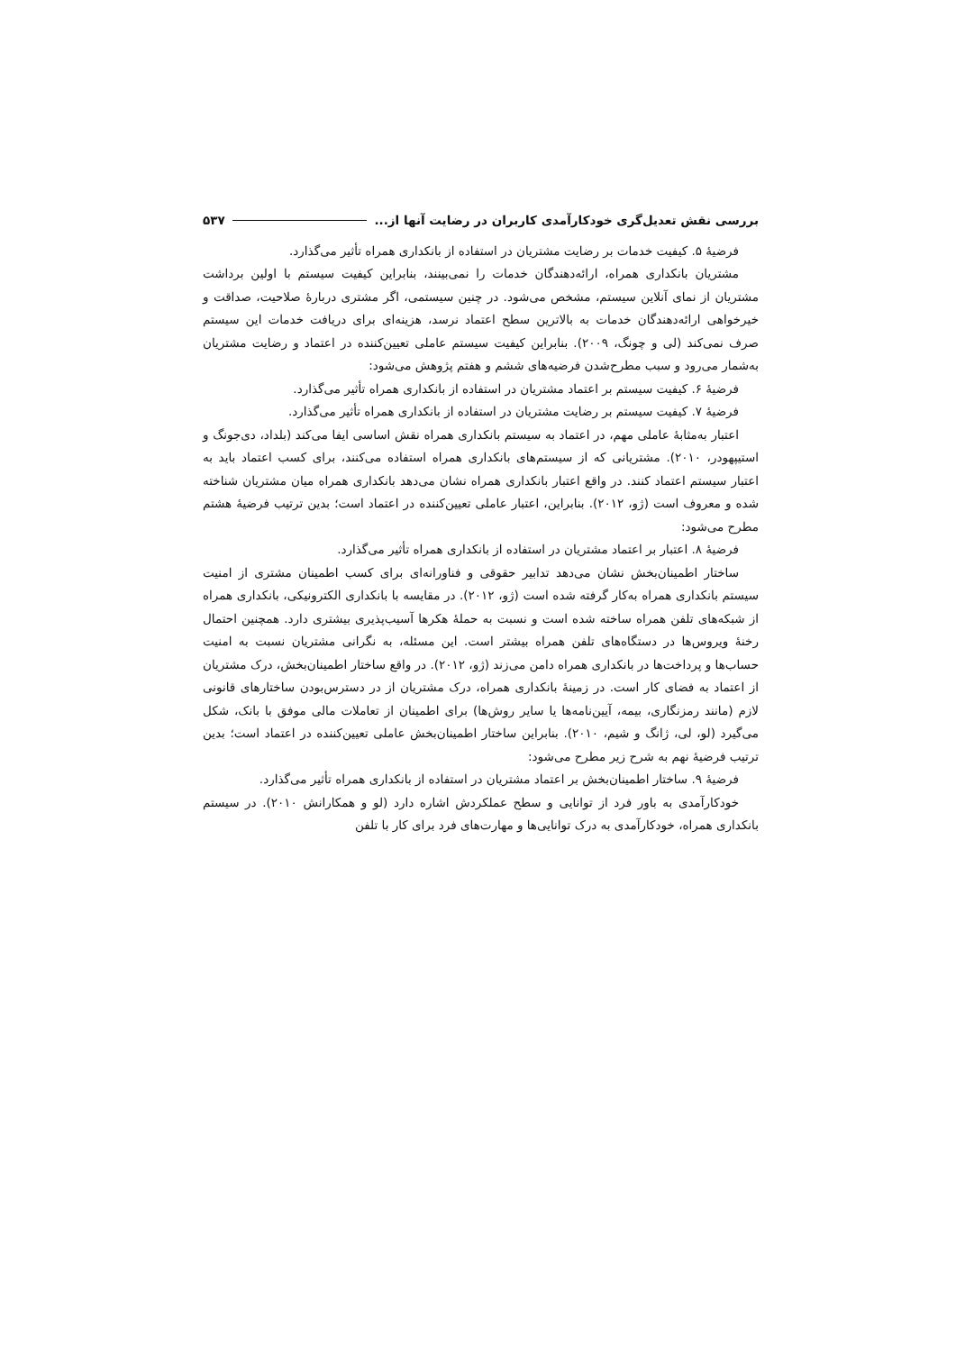بررسی نقش تعدیل‌گری خودکارآمدی کاربران در رضایت آنها از... ۵۳۷
فرضیهٔ ۵. کیفیت خدمات بر رضایت مشتریان در استفاده از بانکداری همراه تأثیر می‌گذارد.
مشتریان بانکداری همراه، ارائه‌دهندگان خدمات را نمی‌بینند، بنابراین کیفیت سیستم با اولین برداشت مشتریان از نمای آنلاین سیستم، مشخص می‌شود. در چنین سیستمی، اگر مشتری دربارهٔ صلاحیت، صداقت و خیرخواهی ارائه‌دهندگان خدمات به بالاترین سطح اعتماد نرسد، هزینه‌ای برای دریافت خدمات این سیستم صرف نمی‌کند (لی و چونگ، ۲۰۰۹). بنابراین کیفیت سیستم عاملی تعیین‌کننده در اعتماد و رضایت مشتریان به‌شمار می‌رود و سبب مطرح‌شدن فرضیه‌های ششم و هفتم پژوهش می‌شود:
فرضیهٔ ۶. کیفیت سیستم بر اعتماد مشتریان در استفاده از بانکداری همراه تأثیر می‌گذارد.
فرضیهٔ ۷. کیفیت سیستم بر رضایت مشتریان در استفاده از بانکداری همراه تأثیر می‌گذارد.
اعتبار به‌مثابهٔ عاملی مهم، در اعتماد به سیستم بانکداری همراه نقش اساسی ایفا می‌کند (بلداد، دی‌جونگ و استیپهودر، ۲۰۱۰). مشتریانی که از سیستم‌های بانکداری همراه استفاده می‌کنند، برای کسب اعتماد باید به اعتبار سیستم اعتماد کنند. در واقع اعتبار بانکداری همراه نشان می‌دهد بانکداری همراه میان مشتریان شناخته شده و معروف است (ژو، ۲۰۱۲). بنابراین، اعتبار عاملی تعیین‌کننده در اعتماد است؛ بدین ترتیب فرضیهٔ هشتم مطرح می‌شود:
فرضیهٔ ۸. اعتبار بر اعتماد مشتریان در استفاده از بانکداری همراه تأثیر می‌گذارد.
ساختار اطمینان‌بخش نشان می‌دهد تدابیر حقوقی و فناورانه‌ای برای کسب اطمینان مشتری از امنیت سیستم بانکداری همراه به‌کار گرفته شده است (ژو، ۲۰۱۲). در مقایسه با بانکداری الکترونیکی، بانکداری همراه از شبکه‌های تلفن همراه ساخته شده است و نسبت به حملهٔ هکرها آسیب‌پذیری بیشتری دارد. همچنین احتمال رخنهٔ ویروس‌ها در دستگاه‌های تلفن همراه بیشتر است. این مسئله، به نگرانی مشتریان نسبت به امنیت حساب‌ها و پرداخت‌ها در بانکداری همراه دامن می‌زند (ژو، ۲۰۱۲). در واقع ساختار اطمینان‌بخش، درک مشتریان از اعتماد به فضای کار است. در زمینهٔ بانکداری همراه، درک مشتریان از در دسترس‌بودن ساختارهای قانونی لازم (مانند رمزنگاری، بیمه، آیین‌نامه‌ها یا سایر روش‌ها) برای اطمینان از تعاملات مالی موفق با بانک، شکل می‌گیرد (لو، لی، ژانگ و شیم، ۲۰۱۰). بنابراین ساختار اطمینان‌بخش عاملی تعیین‌کننده در اعتماد است؛ بدین ترتیب فرضیهٔ نهم به شرح زیر مطرح می‌شود:
فرضیهٔ ۹. ساختار اطمینان‌بخش بر اعتماد مشتریان در استفاده از بانکداری همراه تأثیر می‌گذارد.
خودکارآمدی به باور فرد از توانایی و سطح عملکردش اشاره دارد (لو و همکارانش ۲۰۱۰). در سیستم بانکداری همراه، خودکارآمدی به درک توانایی‌ها و مهارت‌های فرد برای کار با تلفن